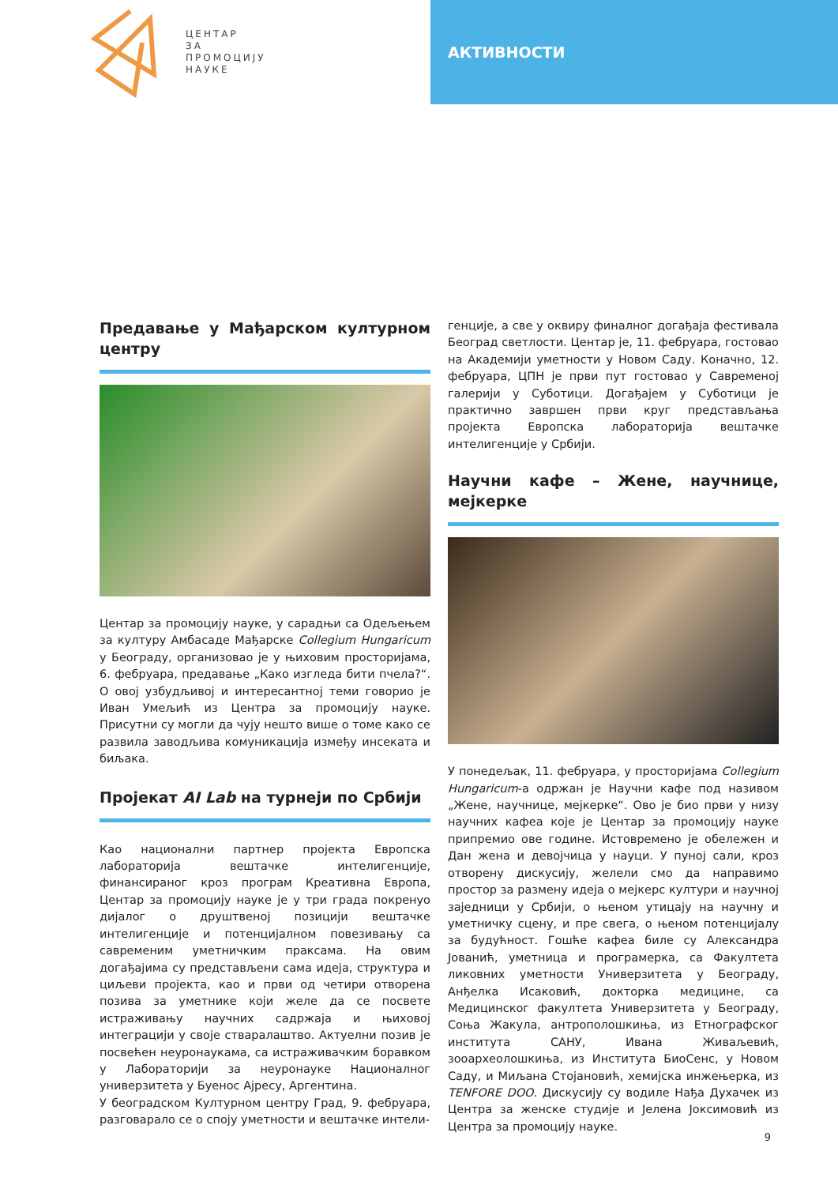ЦЕНТАР
ЗА
ПРОМОЦИЈУ
НАУКЕ
АКТИВНОСТИ
Предавање у Мађарском културном центру
Центар за промоцију науке, у сарадњи са Одељењем за културу Амбасаде Мађарске Collegium Hungaricum у Београду, организовао је у њиховим просторијама, 6. фебруара, предавање „Како изгледа бити пчела?“. О овој узбудљивој и интересантној теми говорио је Иван Умељић из Центра за промоцију науке. Присутни су могли да чују нешто више о томе како се развила заводљива комуникација између инсеката и биљака.
Пројекат AI Lab на турнеји по Србији
Као национални партнер пројекта Европска лабораторија вештачке интелигенције, финансираног кроз програм Креативна Европа, Центар за промоцију науке је у три града покренуо дијалог о друштвеној позицији вештачке интелигенције и потенцијалном повезивању са савременим уметничким праксама. На овим догађајима су представљени сама идеја, структура и циљеви пројекта, као и први од четири отворена позива за уметнике који желе да се посвете истраживању научних садржаја и њиховој интеграцији у своје стваралаштво. Актуелни позив је посвећен неуронаукама, са истраживачким боравком у Лабораторији за неуронауке Националног универзитета у Буенос Ајресу, Аргентина.
У београдском Културном центру Град, 9. фебруара, разговарало се о споју уметности и вештачке интели-
генције, а све у оквиру финалног догађаја фестивала Београд светлости. Центар је, 11. фебруара, гостовао на Академији уметности у Новом Саду. Коначно, 12. фебруара, ЦПН је први пут гостовао у Савременој галерији у Суботици. Догађајем у Суботици је практично завршен први круг представљања пројекта Европска лабораторија вештачке интелигенције у Србији.
Научни кафе – Жене, научнице, мејкерке
У понедељак, 11. фебруара, у просторијама Collegium Hungaricum-а одржан је Научни кафе под називом „Жене, научнице, мејкерке“. Ово је био први у низу научних кафеа које је Центар за промоцију науке припремио ове године. Истовремено је обележен и Дан жена и девојчица у науци. У пуној сали, кроз отворену дискусију, желели смо да направимо простор за размену идеја о мејкерс култури и научној заједници у Србији, о њеном утицају на научну и уметничку сцену, и пре свега, о њеном потенцијалу за будућност. Гошће кафеа биле су Александра Јованић, уметница и програмерка, са Факултета ликовних уметности Универзитета у Београду, Анђелка Исаковић, докторка медицине, са Медицинског факултета Универзитета у Београду, Соња Жакула, антрополошкиња, из Етнографског института САНУ, Ивана Живаљевић, зооархеолошкиња, из Института БиоСенс, у Новом Саду, и Миљана Стојановић, хемијска инжењерка, из TENFORE DOO. Дискусију су водиле Нађа Духачек из Центра за женске студије и Јелена Јоксимовић из Центра за промоцију науке.
9